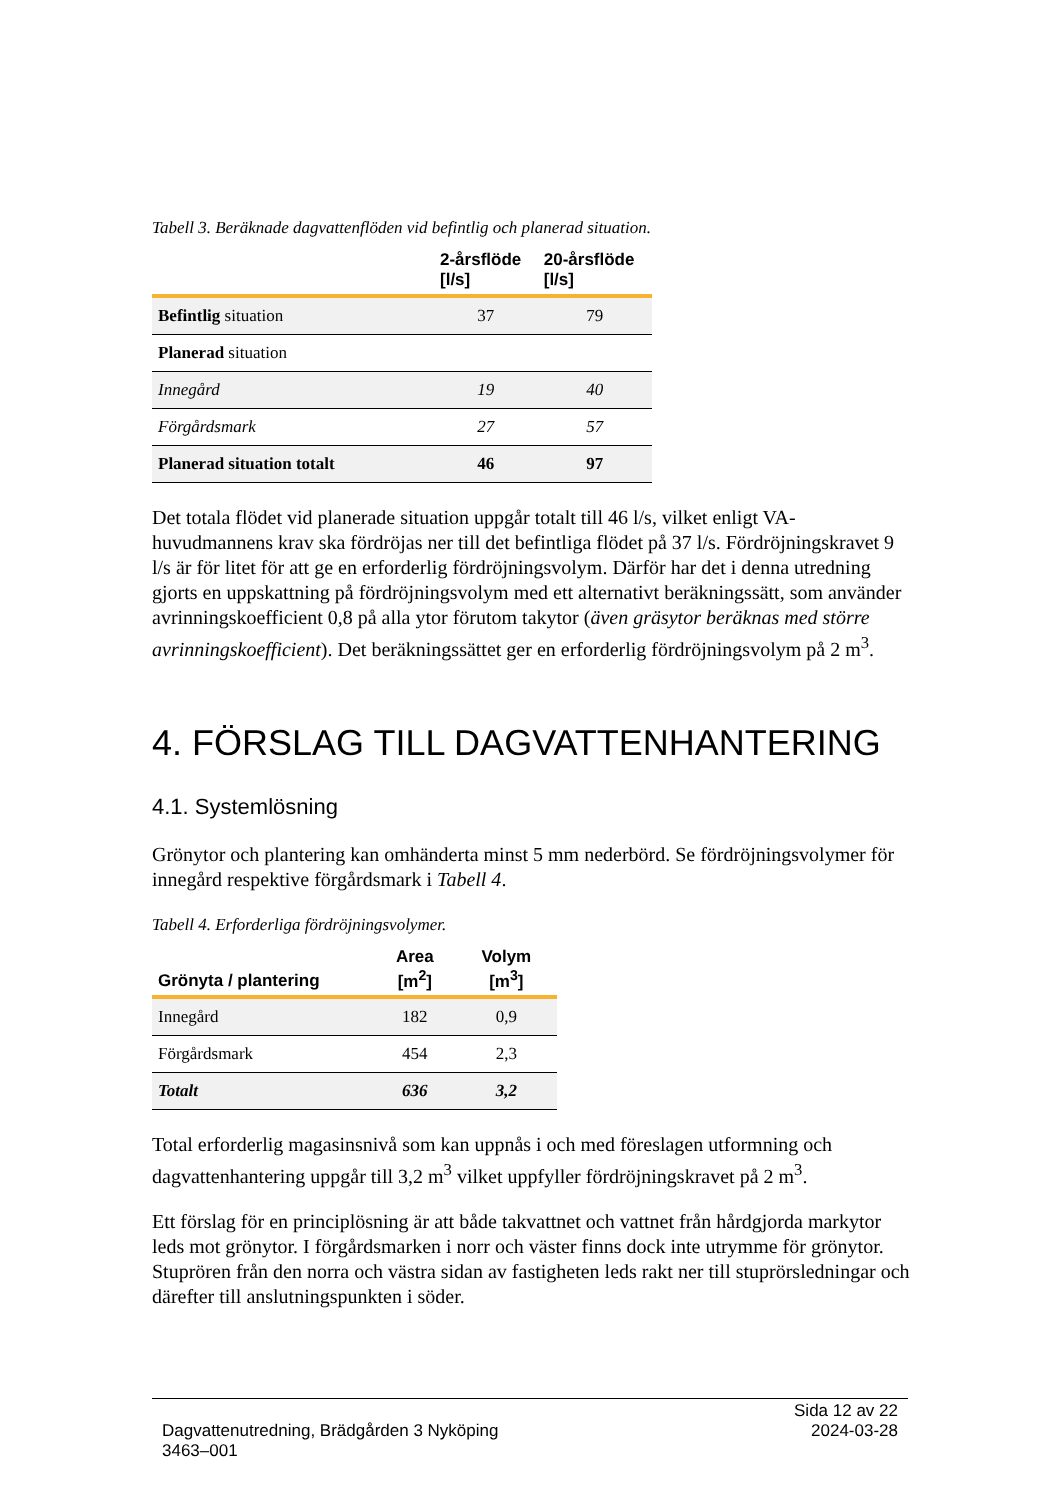Tabell 3. Beräknade dagvattenflöden vid befintlig och planerad situation.
| | 2-årsflöde [l/s] | 20-årsflöde [l/s] |
| --- | --- | --- |
| Befintlig situation | 37 | 79 |
| Planerad situation | | |
| Innegård | 19 | 40 |
| Förgårdsmark | 27 | 57 |
| Planerad situation totalt | 46 | 97 |
Det totala flödet vid planerade situation uppgår totalt till 46 l/s, vilket enligt VA-huvudmannens krav ska fördröjas ner till det befintliga flödet på 37 l/s. Fördröjningskravet 9 l/s är för litet för att ge en erforderlig fördröjningsvolym. Därför har det i denna utredning gjorts en uppskattning på fördröjningsvolym med ett alternativt beräkningssätt, som använder avrinningskoefficient 0,8 på alla ytor förutom takytor (även gräsytor beräknas med större avrinningskoefficient). Det beräkningssättet ger en erforderlig fördröjningsvolym på 2 m<sup>3</sup>.
4. FÖRSLAG TILL DAGVATTENHANTERING
4.1. Systemlösning
Grönytor och plantering kan omhänderta minst 5 mm nederbörd. Se fördröjningsvolymer för innegård respektive förgårdsmark i Tabell 4.
Tabell 4. Erforderliga fördröjningsvolymer.
| Grönyta / plantering | Area [m<sup>2</sup>] | Volym [m<sup>3</sup>] |
| --- | --- | --- |
| Innegård | 182 | 0,9 |
| Förgårdsmark | 454 | 2,3 |
| Totalt | 636 | 3,2 |
Total erforderlig magasinsnivå som kan uppnås i och med föreslagen utformning och dagvattenhantering uppgår till 3,2 m<sup>3</sup> vilket uppfyller fördröjningskravet på 2 m<sup>3</sup>.
Ett förslag för en principlösning är att både takvattnet och vattnet från hårdgjorda markytor leds mot grönytor. I förgårdsmarken i norr och väster finns dock inte utrymme för grönytor. Stuprören från den norra och västra sidan av fastigheten leds rakt ner till stuprörsledningar och därefter till anslutningspunkten i söder.
Dagvattenutredning, Brädgården 3 Nyköping
3463–001
Sida 12 av 22
2024-03-28